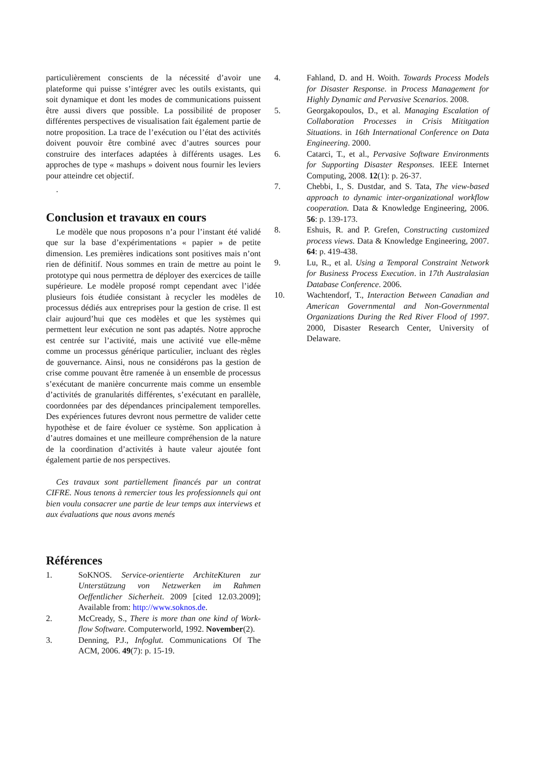particulièrement conscients de la nécessité d’avoir une plateforme qui puisse s’intégrer avec les outils existants, qui soit dynamique et dont les modes de communications puissent être aussi divers que possible. La possibilité de proposer différentes perspectives de visualisation fait également partie de notre proposition. La trace de l’exécution ou l’état des activités doivent pouvoir être combiné avec d’autres sources pour construire des interfaces adaptées à différents usages. Les approches de type « mashups » doivent nous fournir les leviers pour atteindre cet objectif.
.
Conclusion et travaux en cours
Le modèle que nous proposons n’a pour l’instant été validé que sur la base d’expérimentations « papier » de petite dimension. Les premières indications sont positives mais n’ont rien de définitif. Nous sommes en train de mettre au point le prototype qui nous permettra de déployer des exercices de taille supérieure. Le modèle proposé rompt cependant avec l’idée plusieurs fois étudiée consistant à recycler les modèles de processus dédiés aux entreprises pour la gestion de crise. Il est clair aujourd’hui que ces modèles et que les systèmes qui permettent leur exécution ne sont pas adaptés. Notre approche est centrée sur l’activité, mais une activité vue elle-même comme un processus générique particulier, incluant des règles de gouvernance. Ainsi, nous ne considérons pas la gestion de crise comme pouvant être ramenée à un ensemble de processus s’exécutant de manière concurrente mais comme un ensemble d’activités de granularités différentes, s’exécutant en parallèle, coordonnées par des dépendances principalement temporelles. Des expériences futures devront nous permettre de valider cette hypothèse et de faire évoluer ce système. Son application à d’autres domaines et une meilleure compréhension de la nature de la coordination d’activités à haute valeur ajoutée font également partie de nos perspectives.
Ces travaux sont partiellement financés par un contrat CIFRE. Nous tenons à remercier tous les professionnels qui ont bien voulu consacrer une partie de leur temps aux interviews et aux évaluations que nous avons menés
Références
1. SoKNOS. Service-orientierte ArchiteKturen zur Unterstützung von Netzwerken im Rahmen Oeffentlicher Sicherheit. 2009 [cited 12.03.2009]; Available from: http://www.soknos.de.
2. McCready, S., There is more than one kind of Work-flow Software. Computerworld, 1992. November(2).
3. Denning, P.J., Infoglut. Communications Of The ACM, 2006. 49(7): p. 15-19.
4. Fahland, D. and H. Woith. Towards Process Models for Disaster Response. in Process Management for Highly Dynamic and Pervasive Scenarios. 2008.
5. Georgakopoulos, D., et al. Managing Escalation of Collaboration Processes in Crisis Mititgation Situations. in 16th International Conference on Data Engineering. 2000.
6. Catarci, T., et al., Pervasive Software Environments for Supporting Disaster Responses. IEEE Internet Computing, 2008. 12(1): p. 26-37.
7. Chebbi, I., S. Dustdar, and S. Tata, The view-based approach to dynamic inter-organizational workflow cooperation. Data & Knowledge Engineering, 2006. 56: p. 139-173.
8. Eshuis, R. and P. Grefen, Constructing customized process views. Data & Knowledge Engineering, 2007. 64: p. 419-438.
9. Lu, R., et al. Using a Temporal Constraint Network for Business Process Execution. in 17th Australasian Database Conference. 2006.
10. Wachtendorf, T., Interaction Between Canadian and American Governmental and Non-Governmental Organizations During the Red River Flood of 1997. 2000, Disaster Research Center, University of Delaware.